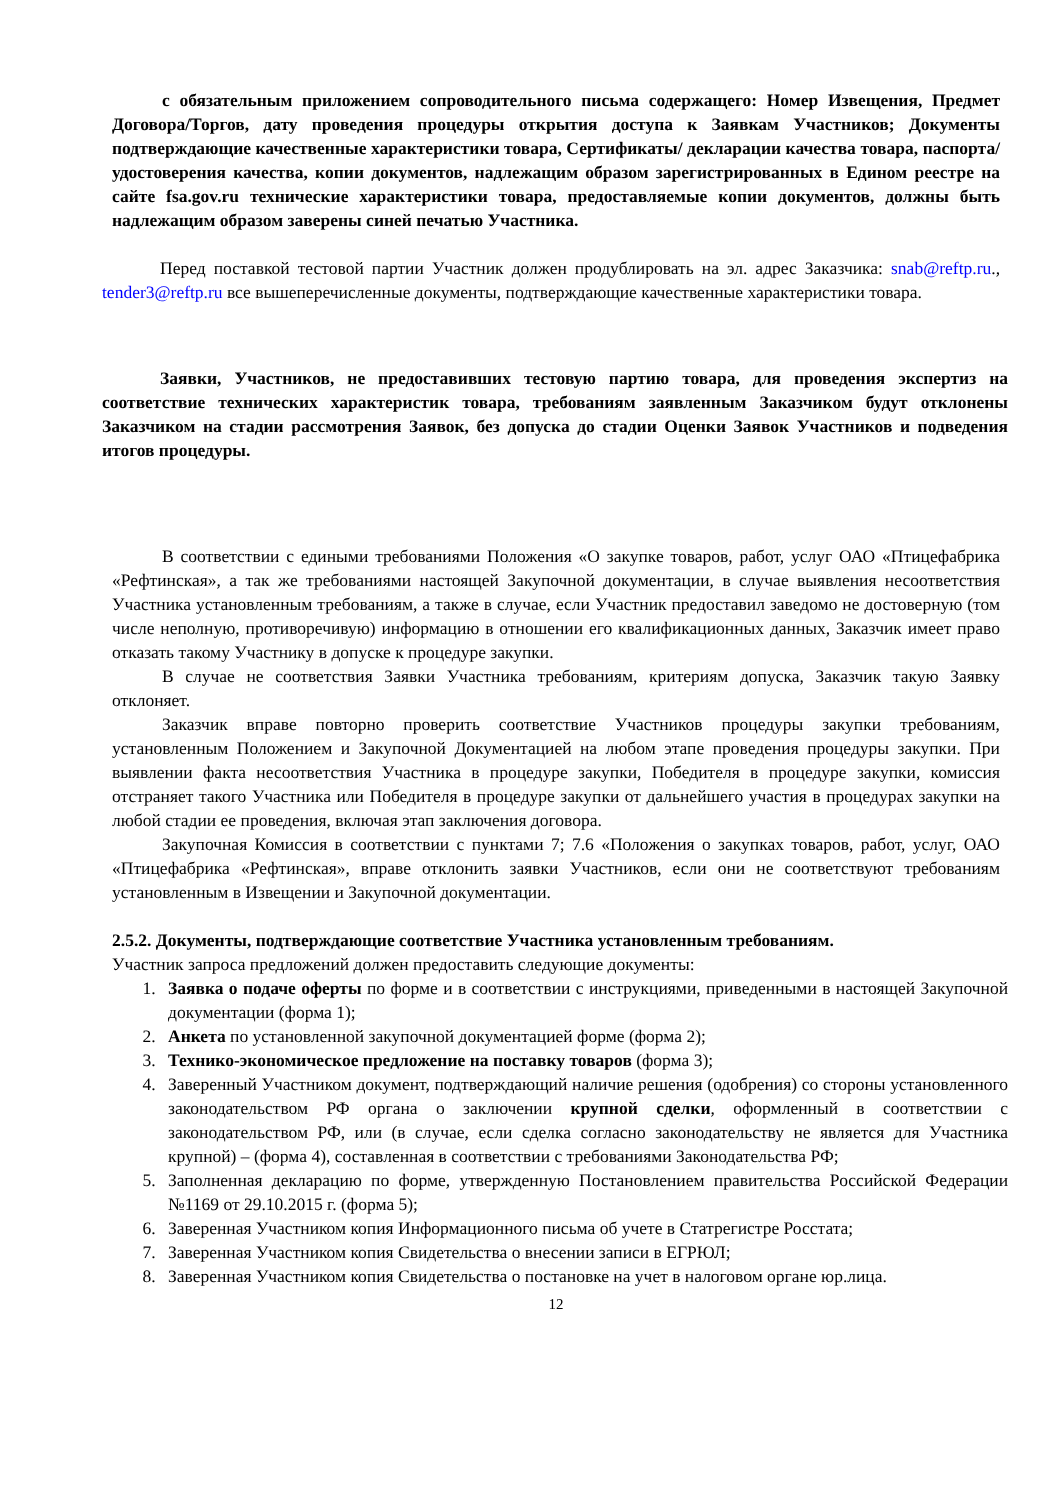с обязательным приложением сопроводительного письма содержащего: Номер Извещения, Предмет Договора/Торгов, дату проведения процедуры открытия доступа к Заявкам Участников; Документы подтверждающие качественные характеристики товара, Сертификаты/ декларации качества товара, паспорта/ удостоверения качества, копии документов, надлежащим образом зарегистрированных в Едином реестре на сайте fsa.gov.ru технические характеристики товара, предоставляемые копии документов, должны быть надлежащим образом заверены синей печатью Участника.
Перед поставкой тестовой партии Участник должен продублировать на эл. адрес Заказчика: snab@reftp.ru., tender3@reftp.ru все вышеперечисленные документы, подтверждающие качественные характеристики товара.
Заявки, Участников, не предоставивших тестовую партию товара, для проведения экспертиз на соответствие технических характеристик товара, требованиям заявленным Заказчиком будут отклонены Заказчиком на стадии рассмотрения Заявок, без допуска до стадии Оценки Заявок Участников и подведения итогов процедуры.
В соответствии с едиными требованиями Положения «О закупке товаров, работ, услуг ОАО «Птицефабрика «Рефтинская», а так же требованиями настоящей Закупочной документации, в случае выявления несоответствия Участника установленным требованиям, а также в случае, если Участник предоставил заведомо не достоверную (том числе неполную, противоречивую) информацию в отношении его квалификационных данных, Заказчик имеет право отказать такому Участнику в допуске к процедуре закупки.
В случае не соответствия Заявки Участника требованиям, критериям допуска, Заказчик такую Заявку отклоняет.
Заказчик вправе повторно проверить соответствие Участников процедуры закупки требованиям, установленным Положением и Закупочной Документацией на любом этапе проведения процедуры закупки. При выявлении факта несоответствия Участника в процедуре закупки, Победителя в процедуре закупки, комиссия отстраняет такого Участника или Победителя в процедуре закупки от дальнейшего участия в процедурах закупки на любой стадии ее проведения, включая этап заключения договора.
Закупочная Комиссия в соответствии с пунктами 7; 7.6 «Положения о закупках товаров, работ, услуг, ОАО «Птицефабрика «Рефтинская», вправе отклонить заявки Участников, если они не соответствуют требованиям установленным в Извещении и Закупочной документации.
2.5.2. Документы, подтверждающие соответствие Участника установленным требованиям.
Участник запроса предложений должен предоставить следующие документы:
1. Заявка о подаче оферты по форме и в соответствии с инструкциями, приведенными в настоящей Закупочной документации (форма 1);
2. Анкета по установленной закупочной документацией форме (форма 2);
3. Технико-экономическое предложение на поставку товаров (форма 3);
4. Заверенный Участником документ, подтверждающий наличие решения (одобрения) со стороны установленного законодательством РФ органа о заключении крупной сделки, оформленный в соответствии с законодательством РФ, или (в случае, если сделка согласно законодательству не является для Участника крупной) – (форма 4), составленная в соответствии с требованиями Законодательства РФ;
5. Заполненная декларацию по форме, утвержденную Постановлением правительства Российской Федерации №1169 от 29.10.2015 г. (форма 5);
6. Заверенная Участником копия Информационного письма об учете в Статрегистре Росстата;
7. Заверенная Участником копия Свидетельства о внесении записи в ЕГРЮЛ;
8. Заверенная Участником копия Свидетельства о постановке на учет в налоговом органе юр.лица.
12